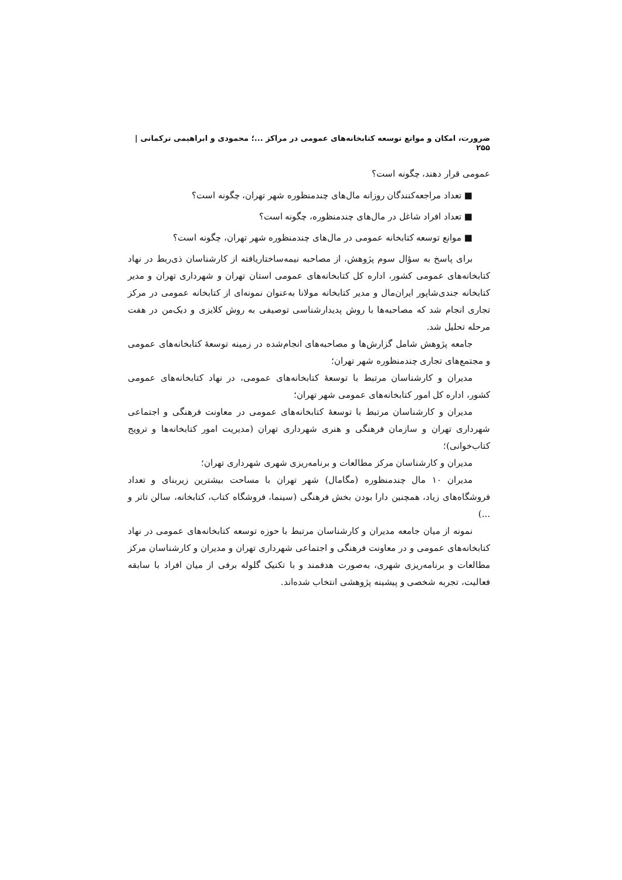ضرورت، امکان و موانع توسعه کتابخانه‌های عمومی در مراکز ...؛ محمودی و ابراهیمی ترکمانی | ۲۵۵
عمومی قرار دهند، چگونه است؟
■ تعداد مراجعه‌کنندگان روزانه مال‌های چندمنظوره شهر تهران، چگونه است؟
■ تعداد افراد شاغل در مال‌های چندمنظوره، چگونه است؟
■ موانع توسعه کتابخانه عمومی در مال‌های چندمنظوره شهر تهران، چگونه است؟
برای پاسخ به سؤال سوم پژوهش، از مصاحبه نیمه‌ساختاریافته از کارشناسان ذی‌ربط در نهاد کتابخانه‌های عمومی کشور، اداره کل کتابخانه‌های عمومی استان تهران و شهرداری تهران و مدیر کتابخانه جندی‌شاپور ایران‌مال و مدیر کتابخانه مولانا به‌عنوان نمونه‌ای از کتابخانه عمومی در مرکز تجاری انجام شد که مصاحبه‌ها با روش پدیدارشناسی توصیفی به روش کلایزی و دیک‌من در هفت مرحله تحلیل شد.
جامعه پژوهش شامل گزارش‌ها و مصاحبه‌های انجام‌شده در زمینه توسعهٔ کتابخانه‌های عمومی و مجتمع‌های تجاری چندمنظوره شهر تهران؛
مدیران و کارشناسان مرتبط با توسعهٔ کتابخانه‌های عمومی، در نهاد کتابخانه‌های عمومی کشور، اداره کل امور کتابخانه‌های عمومی شهر تهران؛
مدیران و کارشناسان مرتبط با توسعهٔ کتابخانه‌های عمومی در معاونت فرهنگی و اجتماعی شهرداری تهران و سازمان فرهنگی و هنری شهرداری تهران (مدیریت امور کتابخانه‌ها و ترویج کتاب‌خوانی)؛
مدیران و کارشناسان مرکز مطالعات و برنامه‌ریزی شهری شهرداری تهران؛
مدیران ۱۰ مال چندمنظوره (مگامال) شهر تهران با مساحت بیشترین زیربنای و تعداد فروشگاه‌های زیاد، همچنین دارا بودن بخش فرهنگی (سینما، فروشگاه کتاب، کتابخانه، سالن تاتر و ...)
نمونه از میان جامعه مدیران و کارشناسان مرتبط با حوزه توسعه کتابخانه‌های عمومی در نهاد کتابخانه‌های عمومی و در معاونت فرهنگی و اجتماعی شهرداری تهران و مدیران و کارشناسان مرکز مطالعات و برنامه‌ریزی شهری، به‌صورت هدفمند و با تکنیک گلوله برفی از میان افراد با سابقه فعالیت، تجربه شخصی و پیشینه پژوهشی انتخاب شده‌اند.